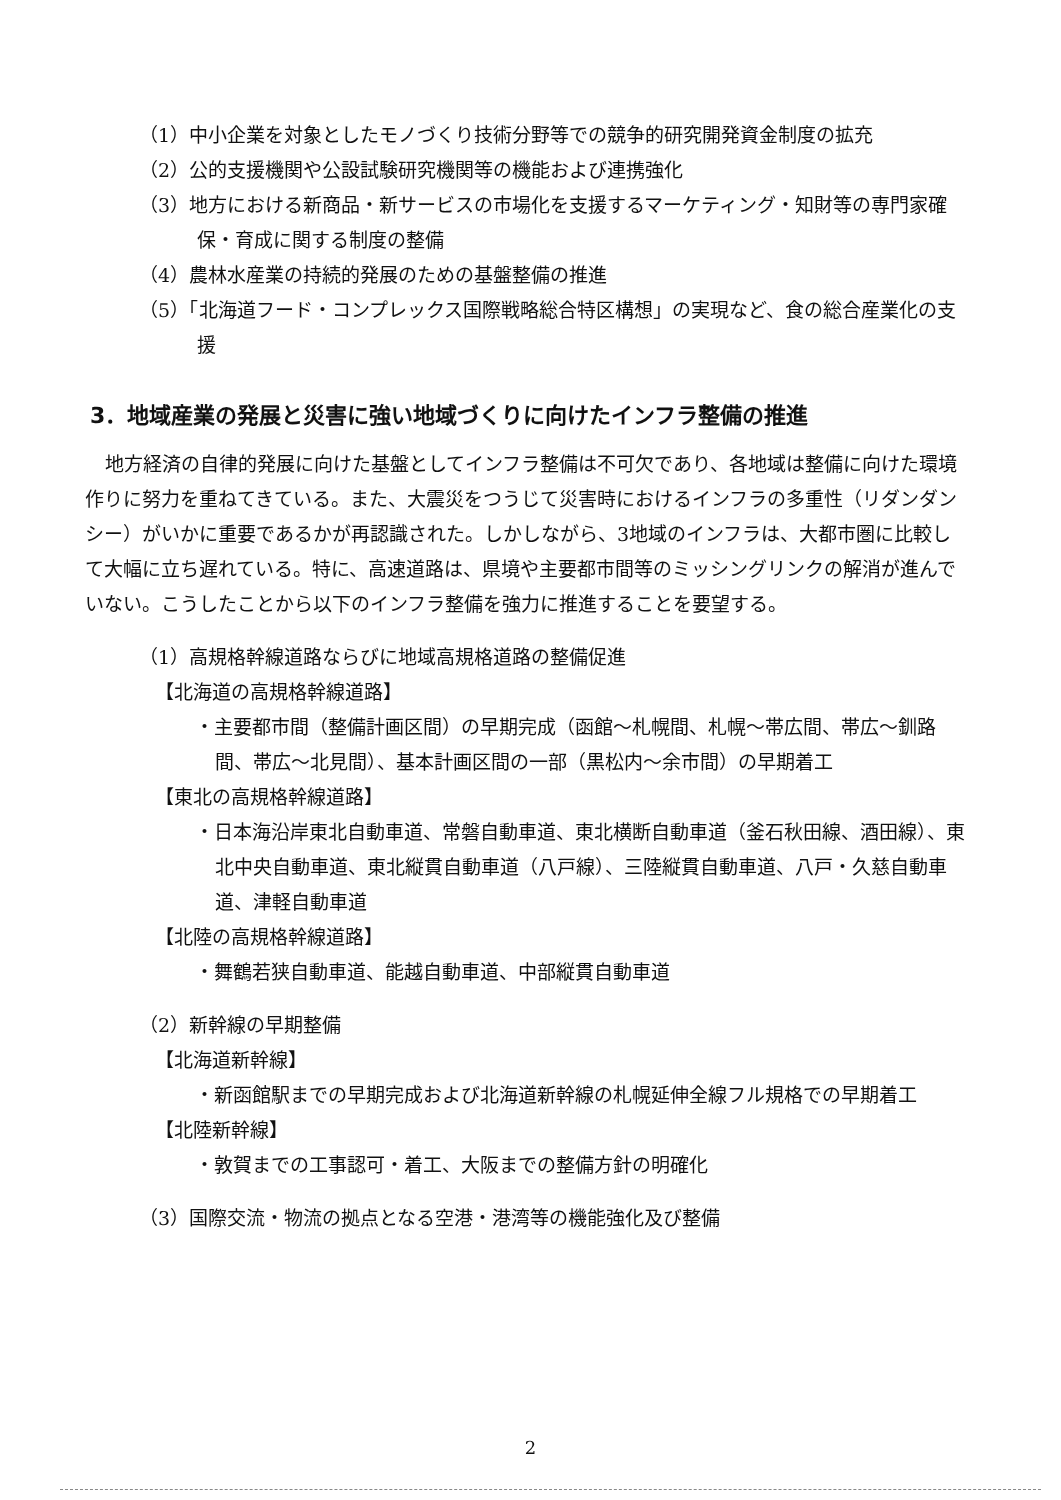（1）中小企業を対象としたモノづくり技術分野等での競争的研究開発資金制度の拡充
（2）公的支援機関や公設試験研究機関等の機能および連携強化
（3）地方における新商品・新サービスの市場化を支援するマーケティング・知財等の専門家確保・育成に関する制度の整備
（4）農林水産業の持続的発展のための基盤整備の推進
（5）「北海道フード・コンプレックス国際戦略総合特区構想」の実現など、食の総合産業化の支援
3．地域産業の発展と災害に強い地域づくりに向けたインフラ整備の推進
地方経済の自律的発展に向けた基盤としてインフラ整備は不可欠であり、各地域は整備に向けた環境作りに努力を重ねてきている。また、大震災をつうじて災害時におけるインフラの多重性（リダンダンシー）がいかに重要であるかが再認識された。しかしながら、3地域のインフラは、大都市圏に比較して大幅に立ち遅れている。特に、高速道路は、県境や主要都市間等のミッシングリンクの解消が進んでいない。こうしたことから以下のインフラ整備を強力に推進することを要望する。
（1）高規格幹線道路ならびに地域高規格道路の整備促進
【北海道の高規格幹線道路】
・主要都市間（整備計画区間）の早期完成（函館～札幌間、札幌～帯広間、帯広～釧路間、帯広～北見間）、基本計画区間の一部（黒松内～余市間）の早期着工
【東北の高規格幹線道路】
・日本海沿岸東北自動車道、常磐自動車道、東北横断自動車道（釜石秋田線、酒田線）、東北中央自動車道、東北縦貫自動車道（八戸線）、三陸縦貫自動車道、八戸・久慈自動車道、津軽自動車道
【北陸の高規格幹線道路】
・舞鶴若狭自動車道、能越自動車道、中部縦貫自動車道
（2）新幹線の早期整備
【北海道新幹線】
・新函館駅までの早期完成および北海道新幹線の札幌延伸全線フル規格での早期着工
【北陸新幹線】
・敦賀までの工事認可・着工、大阪までの整備方針の明確化
（3）国際交流・物流の拠点となる空港・港湾等の機能強化及び整備
2